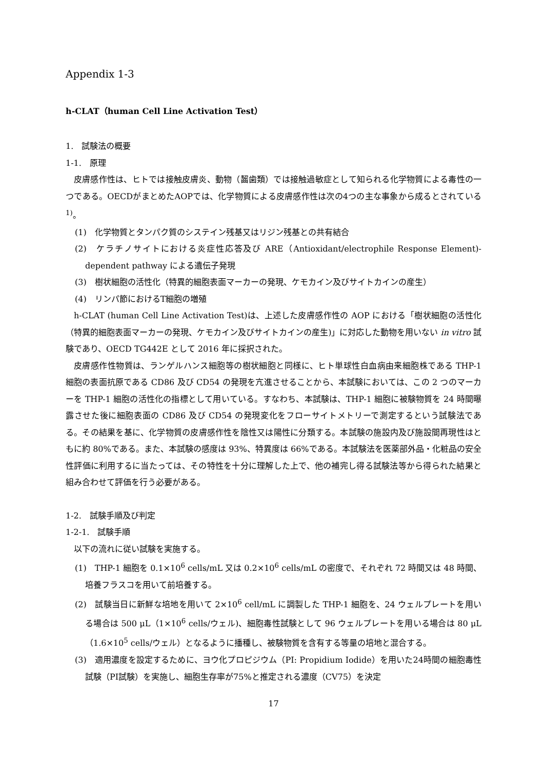Appendix 1-3
h-CLAT（human Cell Line Activation Test）
1.　試験法の概要
1-1.　原理
皮膚感作性は、ヒトでは接触皮膚炎、動物（齧歯類）では接触過敏症として知られる化学物質による毒性の一つである。OECDがまとめたAOPでは、化学物質による皮膚感作性は次の4つの主な事象から成るとされている<sup>1)</sup>。
(1)　化学物質とタンパク質のシステイン残基又はリジン残基との共有結合
(2)　ケラチノサイトにおける炎症性応答及び ARE（Antioxidant/electrophile Response Element)-dependent pathway による遺伝子発現
(3)　樹状細胞の活性化（特異的細胞表面マーカーの発現、ケモカイン及びサイトカインの産生）
(4)　リンパ節におけるT細胞の増殖
h-CLAT (human Cell Line Activation Test)は、上述した皮膚感作性の AOP における「樹状細胞の活性化（特異的細胞表面マーカーの発現、ケモカイン及びサイトカインの産生)」に対応した動物を用いない in vitro 試験であり、OECD TG442E として 2016 年に採択された。
皮膚感作性物質は、ランゲルハンス細胞等の樹状細胞と同様に、ヒト単球性白血病由来細胞株である THP-1 細胞の表面抗原である CD86 及び CD54 の発現を亢進させることから、本試験においては、この 2 つのマーカーを THP-1 細胞の活性化の指標として用いている。すなわち、本試験は、THP-1 細胞に被験物質を 24 時間曝露させた後に細胞表面の CD86 及び CD54 の発現変化をフローサイトメトリーで測定するという試験法である。その結果を基に、化学物質の皮膚感作性を陰性又は陽性に分類する。本試験の施設内及び施設間再現性はともに約 80%である。また、本試験の感度は 93%、特異度は 66%である。本試験法を医薬部外品・化粧品の安全性評価に利用するに当たっては、その特性を十分に理解した上で、他の補完し得る試験法等から得られた結果と組み合わせて評価を行う必要がある。
1-2.　試験手順及び判定
1-2-1.　試験手順
以下の流れに従い試験を実施する。
(1)　THP-1 細胞を 0.1×10<sup>6</sup> cells/mL 又は 0.2×10<sup>6</sup> cells/mL の密度で、それぞれ 72 時間又は 48 時間、培養フラスコを用いて前培養する。
(2)　試験当日に新鮮な培地を用いて 2×10<sup>6</sup> cell/mL に調製した THP-1 細胞を、24 ウェルプレートを用いる場合は 500 μL（1×10<sup>6</sup> cells/ウェル)、細胞毒性試験として 96 ウェルプレートを用いる場合は 80 μL（1.6×10<sup>5</sup> cells/ウェル）となるように播種し、被験物質を含有する等量の培地と混合する。
(3)　適用濃度を設定するために、ヨウ化プロピジウム（PI: Propidium Iodide）を用いた24時間の細胞毒性試験（PI試験）を実施し、細胞生存率が75%と推定される濃度（CV75）を決定
17